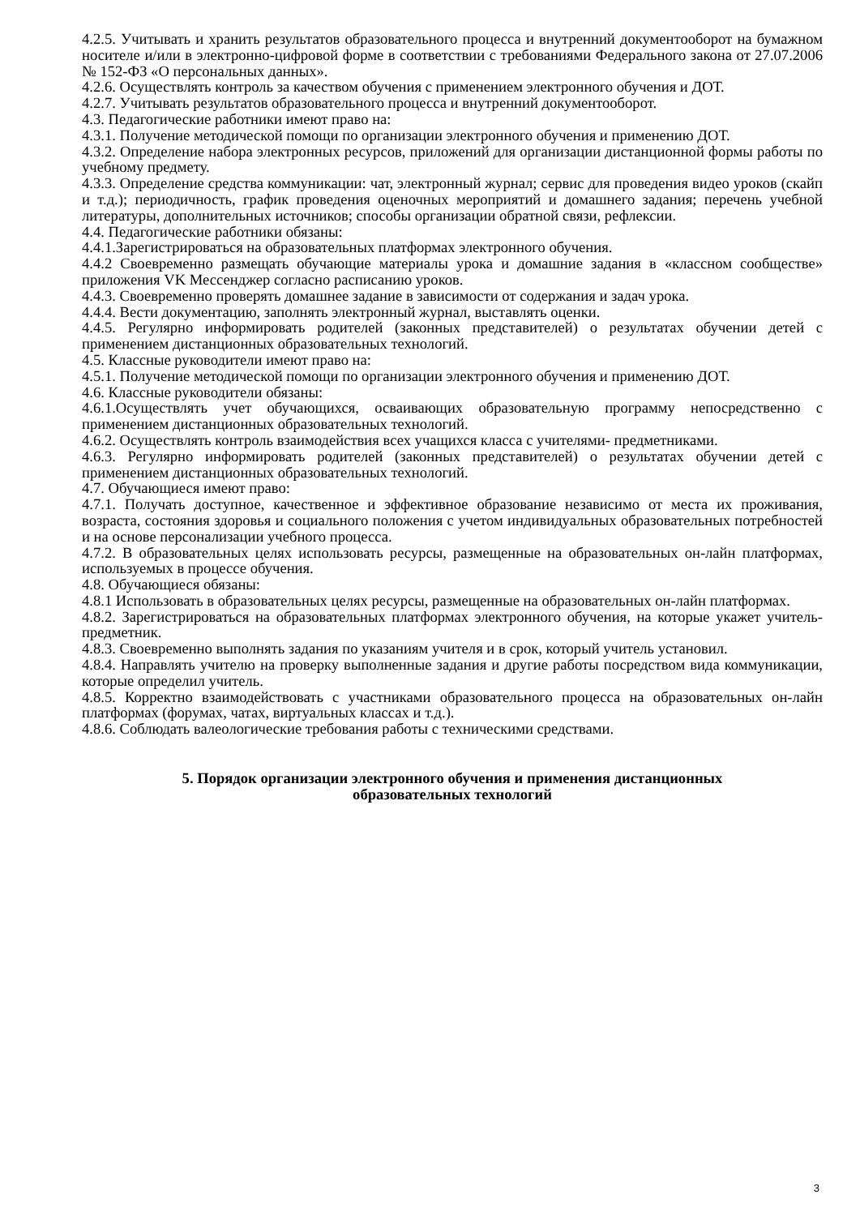4.2.5. Учитывать и хранить результатов образовательного процесса и внутренний документооборот на бумажном носителе и/или в электронно-цифровой форме в соответствии с требованиями Федерального закона от 27.07.2006 № 152-ФЗ «О персональных данных».
4.2.6. Осуществлять контроль за качеством обучения с применением электронного обучения и ДОТ.
4.2.7. Учитывать результатов образовательного процесса и внутренний документооборот.
4.3. Педагогические работники имеют право на:
4.3.1. Получение методической помощи по организации электронного обучения и применению ДОТ.
4.3.2. Определение набора электронных ресурсов, приложений для организации дистанционной формы работы по учебному предмету.
4.3.3. Определение средства коммуникации: чат, электронный журнал; сервис для проведения видео уроков (скайп и т.д.); периодичность, график проведения оценочных мероприятий и домашнего задания; перечень учебной литературы, дополнительных источников; способы организации обратной связи, рефлексии.
4.4. Педагогические работники обязаны:
4.4.1.Зарегистрироваться на образовательных платформах электронного обучения.
4.4.2 Своевременно размещать обучающие материалы урока и домашние задания в «классном сообществе» приложения VK Мессенджер согласно расписанию уроков.
4.4.3. Своевременно проверять домашнее задание в зависимости от содержания и задач урока.
4.4.4. Вести документацию, заполнять электронный журнал, выставлять оценки.
4.4.5. Регулярно информировать родителей (законных представителей) о результатах обучении детей с применением дистанционных образовательных технологий.
4.5. Классные руководители имеют право на:
4.5.1. Получение методической помощи по организации электронного обучения и применению ДОТ.
4.6. Классные руководители обязаны:
4.6.1.Осуществлять учет обучающихся, осваивающих образовательную программу непосредственно с применением дистанционных образовательных технологий.
4.6.2. Осуществлять контроль взаимодействия всех учащихся класса с учителями- предметниками.
4.6.3. Регулярно информировать родителей (законных представителей) о результатах обучении детей с применением дистанционных образовательных технологий.
4.7. Обучающиеся имеют право:
4.7.1. Получать доступное, качественное и эффективное образование независимо от места их проживания, возраста, состояния здоровья и социального положения с учетом индивидуальных образовательных потребностей и на основе персонализации учебного процесса.
4.7.2. В образовательных целях использовать ресурсы, размещенные на образовательных он-лайн платформах, используемых в процессе обучения.
4.8. Обучающиеся обязаны:
4.8.1 Использовать в образовательных целях ресурсы, размещенные на образовательных он-лайн платформах.
4.8.2. Зарегистрироваться на образовательных платформах электронного обучения, на которые укажет учитель-предметник.
4.8.3. Своевременно выполнять задания по указаниям учителя и в срок, который учитель установил.
4.8.4. Направлять учителю на проверку выполненные задания и другие работы посредством вида коммуникации, которые определил учитель.
4.8.5. Корректно взаимодействовать с участниками образовательного процесса на образовательных он-лайн платформах (форумах, чатах, виртуальных классах и т.д.).
4.8.6. Соблюдать валеологические требования работы с техническими средствами.
5. Порядок организации электронного обучения и применения дистанционных
образовательных технологий
3